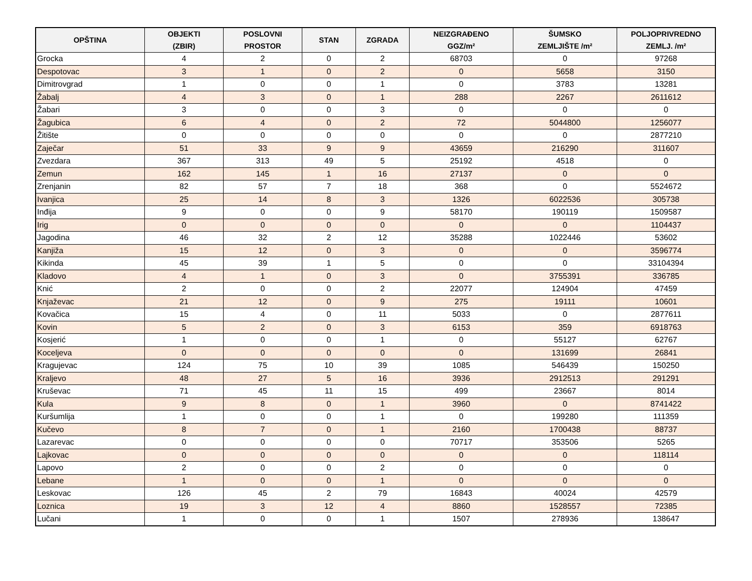| OPŠTINA | OBJEKTI (ZBIR) | POSLOVNI PROSTOR | STAN | ZGRADA | NEIZGRAĐENO GGZ/m² | ŠUMSKO ZEMLJIŠTE /m² | POLJOPRIVREDNO ZEMLJ. /m² |
| --- | --- | --- | --- | --- | --- | --- | --- |
| Grocka | 4 | 2 | 0 | 2 | 68703 | 0 | 97268 |
| Despotovac | 3 | 1 | 0 | 2 | 0 | 5658 | 3150 |
| Dimitrovgrad | 1 | 0 | 0 | 1 | 0 | 3783 | 13281 |
| Žabalj | 4 | 3 | 0 | 1 | 288 | 2267 | 2611612 |
| Žabari | 3 | 0 | 0 | 3 | 0 | 0 | 0 |
| Žagubica | 6 | 4 | 0 | 2 | 72 | 5044800 | 1256077 |
| Žitište | 0 | 0 | 0 | 0 | 0 | 0 | 2877210 |
| Zaječar | 51 | 33 | 9 | 9 | 43659 | 216290 | 311607 |
| Zvezdara | 367 | 313 | 49 | 5 | 25192 | 4518 | 0 |
| Zemun | 162 | 145 | 1 | 16 | 27137 | 0 | 0 |
| Zrenjanin | 82 | 57 | 7 | 18 | 368 | 0 | 5524672 |
| Ivanjica | 25 | 14 | 8 | 3 | 1326 | 6022536 | 305738 |
| Inđija | 9 | 0 | 0 | 9 | 58170 | 190119 | 1509587 |
| Irig | 0 | 0 | 0 | 0 | 0 | 0 | 1104437 |
| Jagodina | 46 | 32 | 2 | 12 | 35288 | 1022446 | 53602 |
| Kanjiža | 15 | 12 | 0 | 3 | 0 | 0 | 3596774 |
| Kikinda | 45 | 39 | 1 | 5 | 0 | 0 | 33104394 |
| Kladovo | 4 | 1 | 0 | 3 | 0 | 3755391 | 336785 |
| Knić | 2 | 0 | 0 | 2 | 22077 | 124904 | 47459 |
| Knjaževac | 21 | 12 | 0 | 9 | 275 | 19111 | 10601 |
| Kovačica | 15 | 4 | 0 | 11 | 5033 | 0 | 2877611 |
| Kovin | 5 | 2 | 0 | 3 | 6153 | 359 | 6918763 |
| Kosjerić | 1 | 0 | 0 | 1 | 0 | 55127 | 62767 |
| Koceljeva | 0 | 0 | 0 | 0 | 0 | 131699 | 26841 |
| Kragujevac | 124 | 75 | 10 | 39 | 1085 | 546439 | 150250 |
| Kraljevo | 48 | 27 | 5 | 16 | 3936 | 2912513 | 291291 |
| Kruševac | 71 | 45 | 11 | 15 | 499 | 23667 | 8014 |
| Kula | 9 | 8 | 0 | 1 | 3960 | 0 | 8741422 |
| Kuršumlija | 1 | 0 | 0 | 1 | 0 | 199280 | 111359 |
| Kučevo | 8 | 7 | 0 | 1 | 2160 | 1700438 | 88737 |
| Lazarevac | 0 | 0 | 0 | 0 | 70717 | 353506 | 5265 |
| Lajkovac | 0 | 0 | 0 | 0 | 0 | 0 | 118114 |
| Lapovo | 2 | 0 | 0 | 2 | 0 | 0 | 0 |
| Lebane | 1 | 0 | 0 | 1 | 0 | 0 | 0 |
| Leskovac | 126 | 45 | 2 | 79 | 16843 | 40024 | 42579 |
| Loznica | 19 | 3 | 12 | 4 | 8860 | 1528557 | 72385 |
| Lučani | 1 | 0 | 0 | 1 | 1507 | 278936 | 138647 |